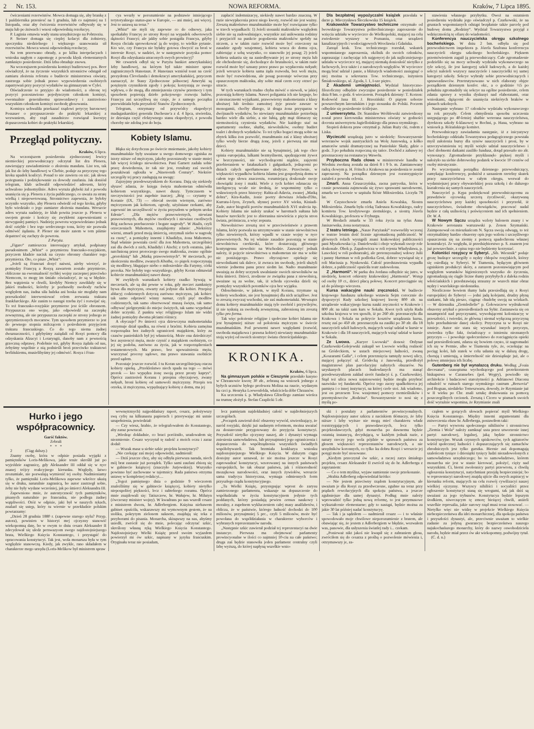2 Nr. 153. NOWA REFORMA. Kraków, 7 Lipca 1895.
ćwiczeniami rezerwistów. Mowca domaga się, aby brankę z 1 października przeniesć na 1 grudnia, lub co najmniej na 1 listopada, oraz aby ćwiczenia rezerwistów odbywały się w maju lub po żniwach i wnosi odpowiednią rezolucyę.
P. Laginia omawia wady stanu urzędniczego na Pobrzeziu.
P. Steiner domaga się cieplej kolacyi dla żołnierzy, spoczynku niedzielnego i większego szanowania sił rezerwistów. Mowca wnosi odpowiednią rezolucyę.
Na tem przerwano obrady, a po kilku interpelacyach i wniosku nagłym o zapomogę z powodu klęsk elementarnych zamknięto posiedzenie. Dziś Izba obraduje znowu.
Na wczorajszem posiedzeniu komisyi budżetowej pos. Beer oświadczył, że na życzenie wszystkich stronnictw odstąpił od zamiaru złożenia referatu o budżecie ministerstwa oświaty, zastrzega sobie jednak prawo wypowiedzenia osobistych zapatrywań przy pozycyi wydatków na gimnazyum w Cylei.
Oświadczenie to przyjęto do wiadomości, a obronę tej pozycyi pozostawiono pojedynczym członkom komisyi, ewentualnie generalnemu sprawozdawcy i zastrzeżono wszystkim członkom komisyi swobodę głosowania.
Komisya uchwaliła przekazać rządowi petycyę baronowej Possauer o przypuszczenie do praktyki lekarskiej z wezwaniem, aby rząd zasadniczo rozwiązał kwestyę dopuszczenia kobiet do praktyki lekarskiej.
Przegląd polityczny.
Kraków, 6 lipca.
Na wczorajszem posiedzeniu zjednoczonej lewicy niemieckiej przewodniczący odczytał list dra Plenera, zawierający zawiadomienie o złożeniu mandatu. List ten, tak jak list do Izby handlowej w Chebie, podaje za przyczynę tego kroku upadek koalicyi. Ponad to nie zawiera on nic. jak słowa pożegnania i podziękowanie za dowody zaufania. Jak doniósł telegram, klub uchwalił odpowiedzieć adresem, który uchwalono jednomyślnie. Adres wyraża głęboki żal z powodu usunięcia się p. Plenera z życia publicznego, co uważa za stratę wielką i niepowetowaną. Stronnictwo zapewnia, że byłoby uczyniło wszystko, aby Plenera odwiedź od tego kroku, gdyby było wiedziało o jego zamiarze złożenia mandatu. Wreszcie adres wyraża nadzieję, że klub powita jeszcze p. Plenera w swojem gronie i kończy się zwykłemi zapewnieniami o niewygasłej pamięci. Nadzieję powrotu wypowiedziano jednak dość ozięble i bez tego serdecznego tonu, który nie pozwala odmówić żądaniu. P. Plener nie może zatem w tem piśmie dopatrzeć się zachęty do powrotu.
Z Paryża.
„Figaro“ zamieszcza interesujący artykuł, podpisany pseudonimem „Whist“ o przymierzu francusko-rosyjskiem, przyczem kładzie nacisk na czysto obronny charakter tego przymierza. Oto, co pisze „Whist“:
„Jeżeli są Francuzi dosyć naiwni, ażeby wierzyć, że pomiędzy Francyą a Rosyą zawartem zostało przymierze, obliczone na ewentualność rychłej wojny zaczepnej przeciwko Niemcom, to mogę im śmiało oświadczyć, że są w błędzie. Bez wątpienia w chwili, kiedyby Niemcy zawikłały się w jakieś trudności, któreby je pozbawiły swobody ruchów względem nas, żadna siła ludzka ani boska nie mogłaby nam przeszkodzić interweniować celem zerwania traktatu frankfurckiego. Ale zanim to nastąpi trzeba żyć i rozwijać się. To też francusko-rosyjskie przymierze jest ściśle obronnem. Przypuszcza ono wojnę, jako odpowiedź na zaczepkę zewnętrzną, ale nie przypuszcza zaczepki ze strony jednego ze sprzymierzonych mocarstw. Tym sposobem przymierze to jest do pewnego stopnia milczącem i pośredniem przyjęciem traktatu francuskiego. Co do tego niema żadnej dwuznaczności, i gdybyśmy zażądali od Rosyi pomocy dla odzyskania Alzacyi i Lotaryngii, danoby nam z pewnością grzeczną odprawę. Podobnie też, gdyby Rosya żądała od nas, żebyśmy wspólnie z nią podnieśli broń przeciwko traktatowi berlińskiemu, musielibyśmy jej odmówić. Rosya i Fran-
cya weszły w porozumienie na podstawie istniejącego terytoryalnego status-quo w Europie, — ani mniej, ani więcej. Jest to ustawą na teraz.“
„Whist“ nie myli się zapewne co do odnowy, jaka spotkałaby Francyę ze strony Rosyi na wypadek odwetowych dążności Francyi; ale jakby sobie postąpiła Francya, gdyby Rosya chciała sprowokować ją do wojny, to wielkie pytanie. Kto wie, czy Francya nie byłaby gotowa chwycić za broń w interesie Rosyi, w nadziei, że w następstwie pozyska pomoc Rosyi dla odzyskania utraconych swych prowincyj?
We czwartek odbył się w Paryżu bankiet amerykańskiej Izby handlowej, na którym był także minister spraw zagranicznych Hanotaux. P. Hanotaux wzniósł toast na cześć prezydenta Clevelanda i demokracyi amerykańskiej, przyczem zaznaczył, że Stany Zjednoczone północnej Ameryki są potężnym czynnikiem zgody i pokoju; korzystają ze swego wpływu, o ile mogą, dla zmniejszenia czynów przemocy i tym sposobem popierają dzieło pokojowego rozwoju ludów, Francya zaś szczęśliwą się czuje, że z samego początku przewidziała była przyszłość Stanów Zjednoczonych.
Telegram, otrzymany od przywódcy ekspedycyi madagaskarskiej generała Duchesne'a z d. 4 lipca, stwierdza, że dziesiąta część efektywnego stanu ekspedycyi, z powodu choroby nie zdolną jest do boju.
Kobiety Islamu.
Błąka się dotychczas po świecie mniemanie, jakoby kobiety muzułmańskie były uważane u swego domowego ogniska za istoty niższe od mężczyzn, jakoby pozostawały w stanie mniej lub więcej ścisłego niewolnictwa. Pani Garnett zadała sobie pracę dowiedzenia, że tak nie jest, rezultaty zaś swoich poszukiwań ogłosiła w „Nineteenth Century“. Niektóre szczegóły tej pracy zasługują na uwagę:
Zajrzyjmy przedewszystkiem do Koranu. Dają się niekiedy słyszeć zdania, że księga święta mahometan odmówiła kobietom wszystkiego, nawet duszy. Tymczasem w rzeczywistości jest zupełnie inaczej; „Bóg — czytamy w Koranie (IX, 73) — obiecał swoim wiernym, zarówno mężczyznom jak kobietom, ogrody, użyźniane rzekami, aby zapewnić im szczęśliwość w życiu przyszłem w pełnym uroku Edenie“. „Dla mężów prawowiernych, niewiast prawowiernych, dla mężów cnotliwych i niewiast cnotliwych Bóg zachowa przebaczenie i bogate nagrody“. W Hadis, czyli orzeczeniach Mahometa, znajdujemy zdanie: „Niektórzy wierni, zmarli przed moją śmiercią, otrzymali niebo w nagrodę za cnotę“, a pomiędzy innemi i Khadidya, żona Mahometa. Stąd właśnie powstała cześć dla żon Mahometa, szczególniej zaś dla dwóch z nich, Khadidyi i Aischi; z tych ostatnia, jako natchnioną przez proroczego swego małżonka, zwano ogólnie „prorokinią“ lub „Matką prawowiernych“. W meczetach, po skończeniu modlitw, zwanych Khotba, co piątek rozpoczynają się modlitwy, błagające niebo o miłosierdzie dla Fatymy, córki proroka. Nie byłoby tego wszystkiego, gdyby Koran odmawiał kobiecie muzułmańskiej nawet duszy.
W zwykłych warunkach kobiety rzadko bywają w meczetach, ale są dni pewne w roku, gdy meczet zamknięty bywa dla mężczyzn, otwarty zaś jedynie dla kobiet. Przepisy ablucyj codziennych dotyczą zarówno mężczyzn, jak kobiet: tak samo odprawić winny namaz, czyli pięć modlitw codziennych, tak samo obserwować muszą święta, tak samo odbywać pielgrzymki do miejsc świętych, tak samo wypełniać dobre uczynki. Z punktu więc religijnego Islam nie widzi żadnej pomiędzy dwoma płciami różnicy.
A obyczaje? Po śmierci ojca dziewczyna mahometańska otrzymuje dział spadku, na równi z braćmi. Kobieta zamężna rozporządza bez żadnych ograniczeń majątkiem, który za czasów panieńskich był jej własnością. Może ona dziedziczyć bez asystencyi męża, może czynić z majątkiem osobistym, co jej się podoba, zarówno za życia, jak w rozporządzeniach testamentowych. Ma prawo, bez upoważnienia męża, wszczynać procesy sądowe, ma prawo stawania osobiście przed sądem.
Pozostaje jeszcze rozwód. I tu Koran szczególniejszą otacza kobiety opieką. „Przekleństwo niech spada na tego — mówi prorok — kto wypędza żonę swoją przez prosty kaprys“. Oprócz zastrzeżeń Koranu i przepisu obyczajowy, zwany nekyah, broni kobietę od samowoli mężczyzny. Przepis ten orzeka, iż mężczyzna, wypędzający kobietę z domu, ma jej
zapłacić indemnizacyę, niekiedy nawet bardzo znaczną. W razie niewypłacenia przez niego kwoty, rozwód nie jest ważny. Zresztą małżeństwo muzułmańskie może być rozwiązane tylko w trzech wypadkach: 1) Jeżeli stosunki małżonków względem siebie nie są zadowalniające, wszystkie zaś usiłowania rodziny i przyjaciół na punkcie pogodzenia małżonków spełzły na niczem, a w takim razie rozwód może być orzeczony na zasadzie zgody wzajemnej, kobieta wraca do domu ojca, zabierając z sobą wszystko, co stanowiło jej posag; 2) jeżeli kobieta uskarża się na zaniedbywanie jej ze strony męża lub złe obchodzenie się, dochodzące do brutalności, w takim razie rozwód może być uznany przez prawo po wypłaceniu nekyah; jeżeli wreszcie kobieta sama żąda rozwodu, bez woli męża, może być rozwiedziona, ale posag pozostaje wówczas przy opuszczonym małżonku, aby sobie miał czem oczy otrzeć po stracie.
W tych warunkach trudno chyba mówić o niewoli, w jakiej pozostają kobiety Islamu. Nawet poligamia ich nie krępuje, bo z nieznacznemi wyjątkami, prawowierny mahometanin z klasy uboższej lub średnio zamożnej żyje prawie zawsze w monogamii, choćby dlatego, iż druga żona przysparza w dwójnasób wydatków, bo niewiasty muzułmańskie potrzebują bardzo wiele dla siebie, a nie lubią, gdy mąż tłómaczy się niemożnością czynienia wydatków. Nie każdego stać na apartamenty osobne, służbę, niewolników, osobny budżet toalet i drobnych wydatków. To też tylko bogaci mogą sobie na zbytek kilku żon pozwolić, muzułmanin zaś z klasy uboższej tylko wtedy bierze drugą żonę, jeżeli z pierwszą nie miał dzieci.
Kobiety muzułmańskie nie są bynajmniej, jak tego chce opinia europejska, lalkami bezmyślnemi, spędzającemi żywot w bezczynności, nie wychodzącemi nigdzie, zajętemi przebieraniem w fatałaszkach i gałgankach, jedzącemi po dniach całych uperfumowane słodycze. Przeciwnie, w większości wypadków kobieta Islamu jest gospodynią domu w całem tego słowa znaczeniu, rozumiejącą doskonale swoje obowiązki żony i matki. Wiele z tych kobiet odznacza się inteligencyą wcale nie średnią, że wspomnimy tylko o wsławionych przez historyę: Rabia-al-Adavia, zwanej „Matką dobra“, Kira-Kadin, żonie poetry derwisza Jeladu-d'Din, Kurratu-l-Iyen, Zeyneb, słynnej poetce XV wieku, Kiniadi-Zade, autor biografii poetów muzułmańskich XVI stulecia itp. Kobiety Islamu nie należy szukać w haremach sułtana lub baszów tureckich: jest to zbieranina niewieścia z pięciu stron świata, próżniacza, a więc zepsuta.
Niewolnictwo zresztą stoi w przeciwieństwie z prawem Islamu, który pozwala na utrzymywanie w stanie niewolnictwa tylko niewiernych, którzy wpadli w czasie wojny w ręce prawowiernych. Na tej właśnie zasadzie pozostają w stanie niewolnictwa czerkieski, które dostarczają głównego kontyngensu niewolnic na Wschodzie. Zauważyć jednak należy, iż pojęcie niewolnictwa u mahometan nie ma w sobie nic poniżającego. Prawo obyczajowe opiekuje się niewolnikami tak dalece, iż zwraca im swobodę, jeżeli służyli wiernie jednemu panu przez siedm lat. Nadto muzułmanie uważają za dobry uczynek uwalnianie swoich niewolników na łożu śmierci. Dzieci, zrodzone ze związku pana z niewolnicą, uważane są za wolne, tak, iż scheda ojcowska dzieli się pomiędzy wszystkich potomków ojca bez wyjątku.
Odosobnienie, w jakiem, w myśl Koranu, trzymane są kobiety wschodnie, nie jest bynajmniej dla nich uciążliwe. Jest to zresztą zwyczaj wschodni, nie zaś mahometański. Wewnątrz domu kobiety muzułmańskie mają tyle swobód i przywilejów, iż nie tęsknią za swobodą zewnętrzną, zabronioną im zresztą tylko pro forma.
Tak więc położenie religijne i społeczne kobiet Islamu nie jest bynajmniej niższe od położenia mężczyzn w świecie muzułmańskim. Pod pewnemi nawet względami (rozwód, swoboda majątkowa i prawna kobiet) niewiasty muzułmańskie stoją wyżej od swoich siostrzyc świata chrześcijańskiego.
KRONIKA.
Kraków, 6 lipca.
Na gimnazyum polskie w Cieszynie przesłało kasyno w Chrzanowie kwotę 30 złr., zebraną na wniosek jednego z byłych uczniów byłego profesora Molina na raucie, wydanym ku czci p. Henryka Loewenfelda, właściciela dóbr Chrzanów.
Ku uczczeniu ś. p. Władysława Glixellego zamiast wieńca na trumnę złożył p. Stefan Czaplicki 5 złr.
Dla bezpłatnej wypożyczalni książek przesłała w darze p. Mieczysława Śleczkowska 15 książek.
Krakowskie Towarzystwo techniczne otrzymało od lwowskiego Towarzystwa politechnicznego zaproszenie do wzięcia udziału w wycieczce do Wielkopolski, mającej na celu zwiedzenie wystawy w Poznaniu, oraz urządzeń kanalizacyjnych i wodociągowych Wrocławia i Gdańska.
Zarząd krak. Tow. technicznego rozesłał, wskutek wspomnianego zaproszenia, okólnik do swoich członków, zapraszając i zachęcając ich najgoręcej do jak najliczniejszego udziału w wycieczce tej, mającej niemałą doniosłość nietylko z fachowych, lecz także i z narodowych względów. W wycieczce mogą brać udział i panie, a bliższych wiadomości zasięgnąć o niej można u sekretarza Tow. technicznego, inżyniera Śmiałowskiego, ul. Zgoda, l. 1, I-sze piętro.
Z Akademii umiejętności. Wydział historyczno-filozoficzny odbędzie zwyczajne posiedzenie w poniedziałek dnia 8 bm. o godz. 6 wieczorem. Porządek dzienny: T. Korzon: Rodowód Jana III. J. Brzeziński: O piątym soborze powszechnym laterańskim i jego stosunku do Polski. Poczem odbędzie się posiedzenie ściślejsze.
Z uniwersytetu. Dr. Stanisław Wróblewski zatwierdzony został przez kierownika ministerstwa oświaty w godności docenta uniwersytetu Jagiellońskiego dla prawa rzymskiego.
Stopień doktora praw otrzymał p. Julian Ruży cki, rodem z Liska.
Wycieczki urządzają jutro w niedzielę: Stowarzyszenie weteranów wojsk austryackich na Wolę Justowską, a kółko amatorów sztuki dramatycznej na Panieńskie Skały, gdzie o godz. 3 po południu rozpoczną się tańce. Dochód z zabawy tej przeznaczony na restauracyę Wawelu.
Przyboczna Rada cłowa w ministerstwie handlu w Wiedniu zwołaną została na dzień 8 i 9 b. m. Zamianowany radcą cłowym p. H. Fritsch z Krakowa na posiedzenia te został zaproszony. Na porządku dziennym jest rozstrzygnięcie zażaleń z powodu oclenia.
Zmarli. Anna Gruszczyńska, zacna patryotka, która w czasie powstania zajmowała się żywo sprawami narodowemi, zmarła we Lwowie w szpitalu Sióstr Miłosierdzia. Liczyła 78 lat.
W Częstochowie zmarła Aniela Kowalska, Siostra Miłosierdzia. Zmarła była córką Tadeusza Kowalskiego, radcy komitetu Tow. kredytowego ziemskiego, a siostrą Józefa Kowalskiego, profesora w Fryburgu.
W Brodach zmarła w 33 roku życia na tyfus Anna Janiszewska, żona notaryusza.
Z teatru letniego. „Nasze Paryżanki“ rozweseliły wczoraj w teatrze letnim dość licznie zgromadzoną publiczność. W głównych rolach wystąpili znani krakowskiej publiczności pani Myszkowska i p. Danielewski i oboje wykonali swoje role doskonale. Obok p. Zapałowicza w roli rejenta Władysława, p. Lasockiej w roli podstarzałej, ale pretensyonalnej wdowy Julii i panny Hartman w roli podlotka Geni, dobrze wywiązał się z roli Maciusia p. Nynkowski. Całość przedstawienia wypadła dobrze, a publiczność opuściła teatr zadowolona.
Z „Harmonii“. W parku dra Jordana odbędzie się jutro, w niedzielę, koncert orkiestry krakowskiej „Harmonia“. Wstęp od osoby 10 ct., dzieci płacą połowę. Koncert przeciągnie się aż do późnego wieczora.
Kursa wakacyjne nauki zręczności. W budżecie krajowego funduszu szkolnego wstawia Sejm corocznie do dyspozycyi Rady szkolnej krajowej kwotę 800 złr. na urządzenie wakacyjnego kursu nauki zręczności w Krakowie i 800 złr. na takiż sam kurs w Sokalu. Kwot tych użyła Rada szkolna krajowa w ten sposób, iż po 260 złr. przeznaczyła dla Krakowa i Sokala na pokrycie kosztów urządzania kursu, resztę zaś po 450 złr. przeznaczyła na zasiłki po 30 złr. dla 18 nauczycieli szkół ludowych, mających wziąć udział w kursie w Krakowie i dla 18 nauczycieli, mających wziąć udział w kursie w Sokalu.
Ze Lwowa. „Kuryer Lwowski“ donosi: Ordynat Czarkowski-Golejewski zakupił we Lwowie wielką realność na Gródeckiem, w ustach miejscowej ludności, zwaną „Koszarami Galla“, i celem przerznięcia tamtędy nowej ulicy, mającej połączyć ul. Gródecką z Janowską, przedłożył magistratowi plan parcelacyjny nabytych obszarów. Na uzyskanych placach budowlanych ma stanąć przedewszystkiem zakład sierót fundacyi ś. p. Czarkowskiej. Stąd też ulica nowa najstosowniej będzie mogła przybrać nazwisko tej fundatorki. Oprócz tego zacny spadkobierca jej pamięta i o innej instytucyi, na której czele stoi. Jak wiadomo, jest on prezesem Tow. wzajemnej pomocy rzemieślników i przemysłowców „Rodzina“. Stowarzyszenie to nosi się z myślą po-
stawienia własnego przybytku. Owoż na ostatniem posiedzeniu wydziału jego oświadczył p. Czarkowski, że na gruntach wspomnianych odstąpi bezpłatnie także parcelę pod budowę domu „Rodziny“. Wydział Towarzystwa przyjął z wdzięcznością tę ofiarę do wiadomości.
Konferencya nauczycielska okręgu szkolnego bocheńskiego. W dniu 2 bm. odbyła się pod przewodnictwem inspektora p. Józefa Szafrana konferencya nauczycieli okręgu szkolnego bocheńskiego. Pięknem przemówieniem zagaił ją przewodniczący. Całe zgromadzenie podzieliło się na mocy uchwały wydziału wykonawczego na tyle sekcyj, ile jest kategoryj szkół ludowych, a do każdej sekcyi należeli wszyscy nauczyciele i nauczycielki tej samej kategoryi szkoły. Sekcye wybrały sobie przewodniczących i sprawozdawców. Przetrutynowano w nich elaboraty objęte porządkiem dziennym konfer. okr., a o godzinie ½5 po południu zgromadziły się sekcye na ogólne posiedzenie, celem zdania sprawy z wyniku dyskusyi nad elaboratami, oraz wnioskami, dążącemi do usunięcia niektórych braków w planach szkolnych.
Następnie wybrano 17 członków wydziału wykonawczego na rok przyszły. Celem obmyślenia sposobu uczczenia ustępującego po 40-letniej służbie weterana nauczycielstwa, dyrektora szkoły 6-klasowej w Bochni, p. Hana, wybrano na wniosek p. Różańskiego komitet.
Przewodniczący zawiadamia następnie, iż z inicyatywy bocheńskiego oddziału Towarzystwa pedagogicznego powstała myśl założenia bursy dla synów nauczycieli i prosi, by w urzeczywistnieniu tej myśli wzięło udział nauczycielstwo i choć drobnemi datkami zasiliło fundusz, dotąd przeszło sto złr. wynoszący. Zgromadzenie przyklasnęło pięknej myśli i nałożyło na siebie dobrowolny podatek w kwocie 10 centów od osoby miesięcznie.
Po wyczerpaniu porządku dziennego przewodniczący, zamykając konferencyę, podniósł z uznaniem rzetelny skutek pracy nauczycielstwa w całym okręgu, wezwał do wydatniejszej pracy obywatelskiej poza szkołą i do dalszego kształcenia się samych nauczycieli.
Nauczyciel p. Kępa podziękował przewodniczącemu za prawdziwie ojcowską szczerą życzliwość, okazywaną nauczycielstwu przy każdej sposobności i przyrzekł, iż nauczycielstwo, świadome obowiązków, pracować nadal będzie z całą usilnością i poświęceniem nad ich spełnieniem. Dr. W. A.
W Nowym Sączu urządza wzloty balonem znany i w Krakowie aeronauta warszawski p. Zenon Szymański. Zaimponował on mieszkańcom N. Sącza swoją odwagą, to też otrzymaliśmy bardzo obszerny opis jego wzlotu i szczęśliwego opuszczenia się na ziemię z pomocą spadochronu własnej konstrukcyi. Ze względu, iż przedsiębiorstwo p. S. znanem jest już powszechnie, z opisu tego nie będziemy korzystać.
Koloniści rosyjscy w Syberyi. „Sib. Wiestnik“ podaje grozę budzące szczegóły o nędzy chłopów rosyjskich, którzy się osiedlają w Syberyi. W Tiumeniu, będącym głównem ogniskiem produkcyi skóry, a zarazem pozostawiającym pod względem warunków higienicznych wszystko do życzenia, zgromadzają się ciągle liczne tłumy przybyłych z daleka rodzin włościańskich i przedstawiają straszny ze wszech miar obraz nędzy i wszelakiego niedostatku.
Niezliczone bowiem tłumy ludu przesiedlają się z Rosyi europejskiej do Syberyi — jedni jadą kolejami, drudzy płyną statkami, lub idą pieszo, ciągnąc chudobę swoją na wózkach. — W dzienniku „Ziemledielie“ p. Gołowaczew wydrukował obszerny artykuł o przesiedleniach na Sybir. Zastanawia się on nasamprzód nad przyczynami, wywołującemi kolonizacyę w przeszłości, i twierdzi, że główną i niemal wyłączną przyczyną było przeludnienie danej okolicy. Przyczyna ta w Rosyi nie istnieje. Autor nie stara się wyszukać innych przyczyn, stwierdza tylko fakt, świadczący o istnieniu nieznanych przyczyn — i powołuje społeczeństwo do rozciągnięcia opieki nad przesiedleńcami, zdarza się bowiem często, iż nagromadzi ich się w Permie, albo w Tiumeniu tyle, że, oczekując na pociąg kolei, lub statek w celu udania się w dalszą drogę, chorują i umierają, a śmiertelność nie dziesiątkuje już, ale o połowę zmniejsza ich liczbę.
Gutenberg nie był wynalazcą druku. Według „Foaia diecesana“, czasopisma wychodzącego pod protektoratem biskupstwa w Caransebes (poł. Węgry), powiodło się architekcie i badaczowi starożytności p. Adrianowi Diaconu odnaleźć w ruinach starego rzymskiego castrum „Bersovia“ pod Bogsan, niedaleko Temeszwaru, dowody, że Rzymianie już w II wieku po Chr. znali sztukę drukowania za pomocą poszczególnych czcionek. Zresztą i Cicero w pismach swoich dość wyraźnie wspomina, że Rzymianie znali
Hurko i jego współpracownicy.
Garść faktów.
Zebrali
* * *
2 (Ciąg dalszy.)
Znamy osobę, która w odpisie posiada wyjątki z pamiętników Loris-Melikowa, jakie tenże skreślił już po wyjeździe zagranicę, gdy Aleksander III oddał się w ręce znanej trójcy reakcyjnego kierunku. Względy, łatwo zrozumiałe, nie pozwalają wymienić tej osoby. Nadmieniamy tylko, że pamiętniki Loris-Melikowa zapewne wkrótce ukażą się w druku, naturalnie zagranicą, bo autor zastrzegł sobie, żeby nie były wydane wcześniej, jak po śmierci Aleksandra III.
Zapewniono mnie, że autentyczność tych pamiętników, pisanych naturalnie po francusku, nie podlega żadnej wątpliwości. Otóż w odpisie, jaki był w naszych rękach, znalazł się ustęp, który tu wiernie w przekładzie polskim powtarzamy:
„Dzień 28 grudnia 1880 r. (zapewne starego stylu? Przyp. autora), powinien w historyi mej ojczyzny stanowić wiekopomną datę, bo w owym to dniu cesarz Aleksander II zdecydował się uledz perswazyom swego najdostojniejszego brata, Wielkiego Księcia Konstantego, i przystąpić do opracowania konstytucyi. Tak jest, wola monarsza była w tym względzie stanowczą. Kiedy, jak zwykle, rano składałem w charakterze mego urzędu (Loris-Melikow był ministrem spraw
wewnętrznych) najpoddańszy raport, cesarz, położywszy swą cyfrę na kilkunastu papierach i przerywając mi ustnie uzupełnienia, powiedział:
— Czy wiesz, hrabio, że telegrafowałem do Konstantego, aby zaraz powracał.
„Wiedząc dokładnie, co braci poróżniło, uradowałem się niezmiernie. Cesarz wyczytał tę radość z moich oczu i zaraz dodał:
— Wszak masz u siebie szkic projektu konstytucyi?
„Nie czekając zaś mojej odpowiedzi, nadmienił:
— Dziś jeszcze chcę, aby się odbyła pierwsza narada, niech mój brat zastanie już porządek. Tylko sami zaufani zbiorą się w gabinecie książęcej (znaczyło Jurjewskiej). Wszystko powinno być zachowane w tajemnicy. Rada państwa otrzyma ustawę w kompletnej redakcyi....
„Tegoż pamiętnego dnia o godzinie 9 wieczorem znaleźliśmy się w gabinecie książęcej, kobiety nietylko niepospolitej piękności, lecz i subtelnego rozumu. Oprócz mnie znajdowali się: Tatiszczew, hr. Wałujew, hr. Milutyn (ówczesny minister wojny). W kwadrans po nas wszedł cesarz z ministrem dworu, hr. Adlerbergiem. Księżna niebawem gabinet opuściła, wskazawszy mi wymownym gestem, że na stoliku, pokrytym zielonem suknem, znajdują się teka z przyborami do pisania. Monarcha, skinąwszy na nas, abyśmy usiedli, zwrócił się do mnie, polecając odczytać szkic, skreślony własną ręką Wielkiego Księcia Konstantego. Najdostojniejszy Wielki Książę przed swoim wyjazdem powierzył mi ów szkic, napisany w języku francuskim. Oryginału teraz nie posiadam,
lecz pamiętam najdokładniej całość w najdrobniejszych szczegółach.
„Początek zawierał dość obszerny wywód, stwierdzający, że naród rosyjski, dzięki już nadanym reformom, można uważać za dostatecznie przygotowany do przyjęcia konstytucyi. Przyszłość nietylko ojczyzny naszej, ale i dynastyi wymaga zniesienia samowładztwa, lub przynajmniej jego ograniczenia i dopuszczenia do współrządzenia wszystkich świadłych współobywateli. Tak brzmiała konkluzya wniosku najdostojniejszego Wielkiego Księcia. W dalszym ciągu dostojny autor uznawał, że nie można jeszcze w Rosyi zaprowadzać konstytucyi, wzorowanej na innych państwach europejskich, bo tak obszar państwa, jak i różnorodność mozajkowa narodowości, oraz innych żywiołów, wreszcie sama tradycya historyczna, wymaga odmiennych form przyszłego rządu konstytucyjnego.
„Tu Wielki Książę, przystępując wprost do zarysu zamierzonego parlamentu, wskazuje na dopuszczenie do współudziału w życiu konstytucyjnem jedynie tych poddanych, którzy posiadają pewien census naukowy i moralny, z zupełnem wykluczeniem całej masy analfabetów, i oblicza, że w państwie, którego ludność dochodzi do 100 milionów, przynajmniej 5 prc., czyli 5 milionów, może być powołana do współdziałania w charakterze wyborców i wybranych reprezentantów narodu.
„Następnie szkic zawierał podział tej reprezentacyi na dwie instancye. Pierwsza ma obejmować parlamenty prowincyonalne w ilości co najmniej 10-ciu na całe państwo; druga zaś będzie stanowiła jeden parlament centralny czyli Izbę wyższą, do której napłyną wszelkie wnio-
ski i postulaty z parlamentów prowincyonalnych. Najdostojniejszy autor szkicu z naciskiem tłómaczy, że Izby niższe i Izby wyższe nie mogą mieć charakteru władz rozstrzygających i prawodawczych, lecz tylko projektodawczych, gdyż monarcha po dawnemu będzie ostatnią instancyą, decydującą, w każdym jednak razie, z natury rzeczy jego wola pójdzie w sprawach państwa za głosem większości reprezentantów narodowych, a nie urzędników koronnych, co tylko ku dobru Rosyi i wreszcie jej potęgi może być stosowane.
„Kiedym przeczytał ów szkic, a raczej zarys śmiałego projektu, cesarz Aleksander II zwrócił się do hr. Adlerberga z zapytaniem:
— Co o tem myślisz, wyjaw sumiennie swoje przekonanie.
„Hrabia Adlerberg odpowiedział krótko:
— Nie jestem przeciwny rządom konstytucyjnym, ale uważam je dla Rosyi za przedwczesne, zgubne na teraz przy prądach rewolucyjnych dla spokoju państwa, a jeszcze zgubniejsze dla samej dynastyi. Podług mnie należy wprowadzić tylko jedną nową reformę, to jest przymusowe wykształcenie elementarne; gdy to nastąpi, będzie można za jakie 30 lat później nadać konstytucyę.
— Tak i ja sądziłem — nadmienił cesarz — i to właśnie spowodowało moje chwilowe nieporozumienie z bratem, ale obawiając się, że jestem z Adlerbergiem w błędzie, wezwałem was, panowie, dla usłyszenia światłej rady i... czekam.
„Ponieważ nikt jakoś nie kwapił się z zabraniem głosu, zwróciłem się do cesarza z prośbą o pozwolenie mówienia i, otrzymawszy je, za-
cząłem w gorących słowach popierać myśl Wielkiego Księcia Konstantego. Między innemi argumentami dla zniweczenia obaw hr. Adlerberga, postawiłem taki:
— Partyi wywrotu społecznego nihilistów i stronnictwu „Ziemia i Wola“ należy zamknąć usta przez utworzenie innej partyi narodowej, legalnej, jaką będzie stronnictwo konstytucyjne. Wszak czynnych spiskowców, tych agitatorów wśród społecznej ludności i dopuszczających się zamachów zbrodniczych jest tylko garstka. Biernie zaś dopomagają szaleńcom tysiące i dziesiątki tysięcy ludzi niezadowolonych z samowładztwa urzędniczego; bo to samowładztwo, którem monarcha nie jest w stanie kierować, położyć, cięży nad wszystkimi. Ci, bierni zwolennicy partyi przewrotu, z chwilą ogłoszenia konstytucyi, natychmiast przejdą bezpieczniejsi; bo w reprezentacyi narodowej znajdą ujście dla swych aspiracyj w kierunku reform, mających na celu rozwój cywilizacyi naszej wielkiej ojczyzny. Wszyscy nihiliści i socyaliści przez ogłoszenie konstytucyi staną się wrogami, tak jak dziś są uważani za jego trybunów. Konstytucya będzie lepszym środkiem, niweczącym tę zmorę bieżącej chwili, aniżeli wszelkie represalia, jakie surowy rząd musi teraz stosować. — Nietylko więc nie widzę w projekcie Wielkiego Księcia niebezpieczeństwa dla idei monarchicznej, dla spokoju państwa i przyszłości dynastyi, ale, przeciwnie uważam to wielkie zadanie za jedyną gwarancyę bezpieczeństwa naszego najukochańszego monarchy, który do nazwy oswobodziciela narodu, będzie miał przez ów akt wiekopomny, podwójny tytuł. (C. d. n.)